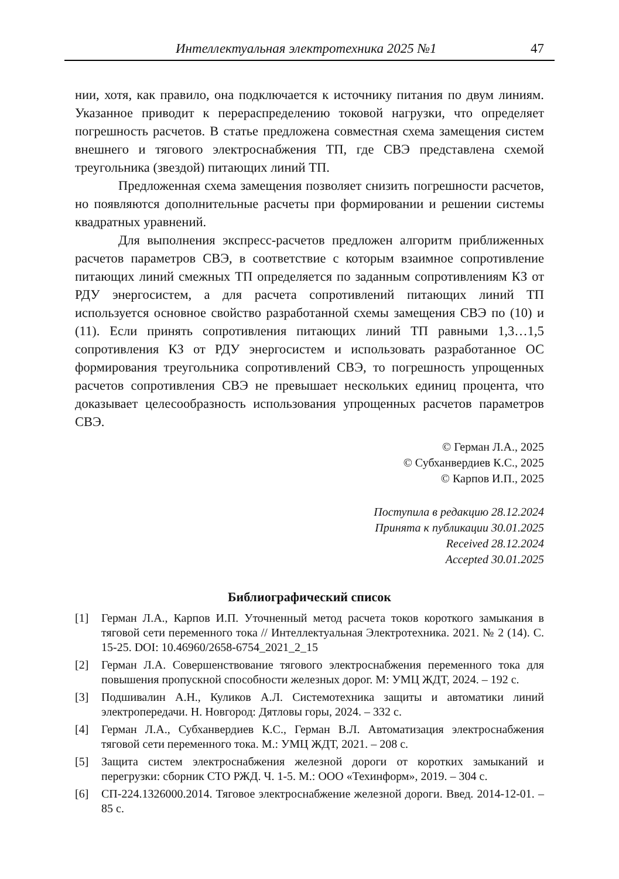Интеллектуальная электротехника 2025 №1 47
нии, хотя, как правило, она подключается к источнику питания по двум линиям. Указанное приводит к перераспределению токовой нагрузки, что определяет погрешность расчетов. В статье предложена совместная схема замещения систем внешнего и тягового электроснабжения ТП, где СВЭ представлена схемой треугольника (звездой) питающих линий ТП.
Предложенная схема замещения позволяет снизить погрешности расчетов, но появляются дополнительные расчеты при формировании и решении системы квадратных уравнений.
Для выполнения экспресс-расчетов предложен алгоритм приближенных расчетов параметров СВЭ, в соответствие с которым взаимное сопротивление питающих линий смежных ТП определяется по заданным сопротивлениям КЗ от РДУ энергосистем, а для расчета сопротивлений питающих линий ТП используется основное свойство разработанной схемы замещения СВЭ по (10) и (11). Если принять сопротивления питающих линий ТП равными 1,3…1,5 сопротивления КЗ от РДУ энергосистем и использовать разработанное ОС формирования треугольника сопротивлений СВЭ, то погрешность упрощенных расчетов сопротивления СВЭ не превышает нескольких единиц процента, что доказывает целесообразность использования упрощенных расчетов параметров СВЭ.
© Герман Л.А., 2025
© Субханвердиев К.С., 2025
© Карпов И.П., 2025
Поступила в редакцию 28.12.2024
Принята к публикации 30.01.2025
Received 28.12.2024
Accepted 30.01.2025
Библиографический список
[1] Герман Л.А., Карпов И.П. Уточненный метод расчета токов короткого замыкания в тяговой сети переменного тока // Интеллектуальная Электротехника. 2021. № 2 (14). С. 15-25. DOI: 10.46960/2658-6754_2021_2_15
[2] Герман Л.А. Совершенствование тягового электроснабжения переменного тока для повышения пропускной способности железных дорог. М: УМЦ ЖДТ, 2024. – 192 с.
[3] Подшивалин А.Н., Куликов А.Л. Системотехника защиты и автоматики линий электропередачи. Н. Новгород: Дятловы горы, 2024. – 332 с.
[4] Герман Л.А., Субханвердиев К.С., Герман В.Л. Автоматизация электроснабжения тяговой сети переменного тока. М.: УМЦ ЖДТ, 2021. – 208 с.
[5] Защита систем электроснабжения железной дороги от коротких замыканий и перегрузки: сборник СТО РЖД. Ч. 1-5. М.: ООО «Техинформ», 2019. – 304 с.
[6] СП-224.1326000.2014. Тяговое электроснабжение железной дороги. Введ. 2014-12-01. – 85 с.